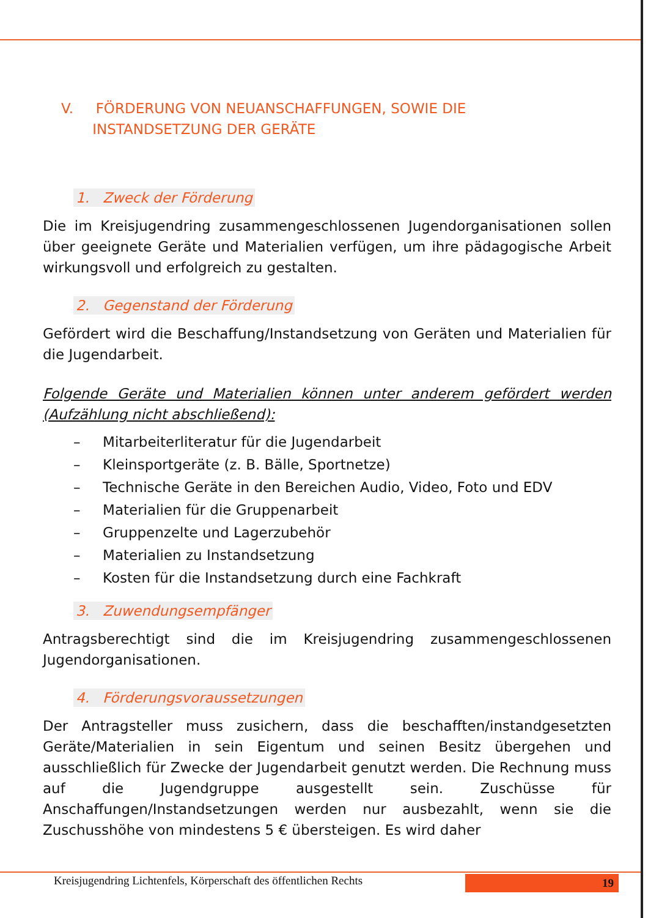V. FÖRDERUNG VON NEUANSCHAFFUNGEN, SOWIE DIE
INSTANDSETZUNG DER GERÄTE
1. Zweck der Förderung
Die im Kreisjugendring zusammengeschlossenen Jugendorganisationen sollen über geeignete Geräte und Materialien verfügen, um ihre pädagogische Arbeit wirkungsvoll und erfolgreich zu gestalten.
2. Gegenstand der Förderung
Gefördert wird die Beschaffung/Instandsetzung von Geräten und Materialien für die Jugendarbeit.
Folgende Geräte und Materialien können unter anderem gefördert werden (Aufzählung nicht abschließend):
– Mitarbeiterliteratur für die Jugendarbeit
– Kleinsportgeräte (z. B. Bälle, Sportnetze)
– Technische Geräte in den Bereichen Audio, Video, Foto und EDV
– Materialien für die Gruppenarbeit
– Gruppenzelte und Lagerzubehör
– Materialien zu Instandsetzung
– Kosten für die Instandsetzung durch eine Fachkraft
3. Zuwendungsempfänger
Antragsberechtigt sind die im Kreisjugendring zusammengeschlossenen Jugendorganisationen.
4. Förderungsvoraussetzungen
Der Antragsteller muss zusichern, dass die beschafften/instandgesetzten Geräte/Materialien in sein Eigentum und seinen Besitz übergehen und ausschließlich für Zwecke der Jugendarbeit genutzt werden. Die Rechnung muss auf die Jugendgruppe ausgestellt sein. Zuschüsse für Anschaffungen/Instandsetzungen werden nur ausbezahlt, wenn sie die Zuschusshöhe von mindestens 5 € übersteigen. Es wird daher
Kreisjugendring Lichtenfels, Körperschaft des öffentlichen Rechts
19